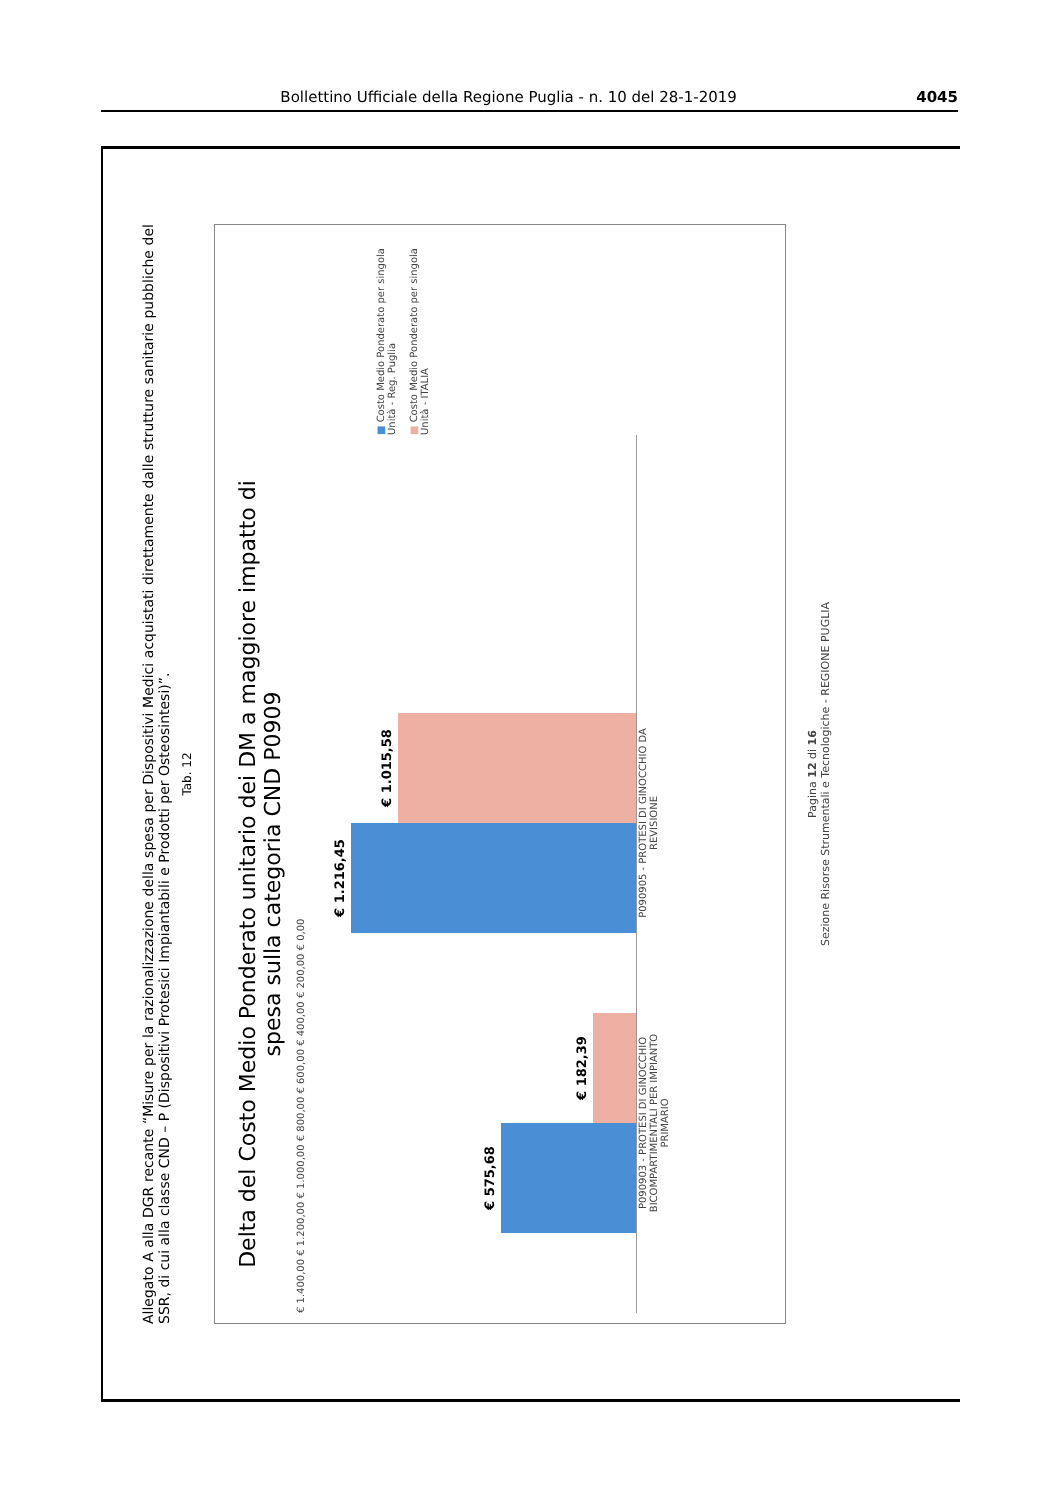Bollettino Ufficiale della Regione Puglia - n. 10 del 28-1-2019 4045
Allegato A alla DGR recante “Misure per la razionalizzazione della spesa per Dispositivi Medici acquistati direttamente dalle strutture sanitarie pubbliche del SSR, di cui alla classe CND – P (Dispositivi Protesici Impiantabili e Prodotti per Osteosintesi)”.
Tab. 12
Delta del Costo Medio Ponderato unitario dei DM a maggiore impatto di spesa sulla categoria CND P0909
€ 1.400,00 € 1.200,00 € 1.000,00 € 800,00 € 600,00 € 400,00 € 200,00 € 0,00
€ 575,68
€ 182,39
€ 1.216,45
€ 1.015,58
P090903 - PROTESI DI GINOCCHIO BICOMPARTIMENTALI PER IMPIANTO PRIMARIO
P090905 - PROTESI DI GINOCCHIO DA REVISIONE
■ Costo Medio Ponderato per singola Unità - Reg. Puglia
■ Costo Medio Ponderato per singola Unità - ITALIA
Pagina 12 di 16
Sezione Risorse Strumentali e Tecnologiche - REGIONE PUGLIA